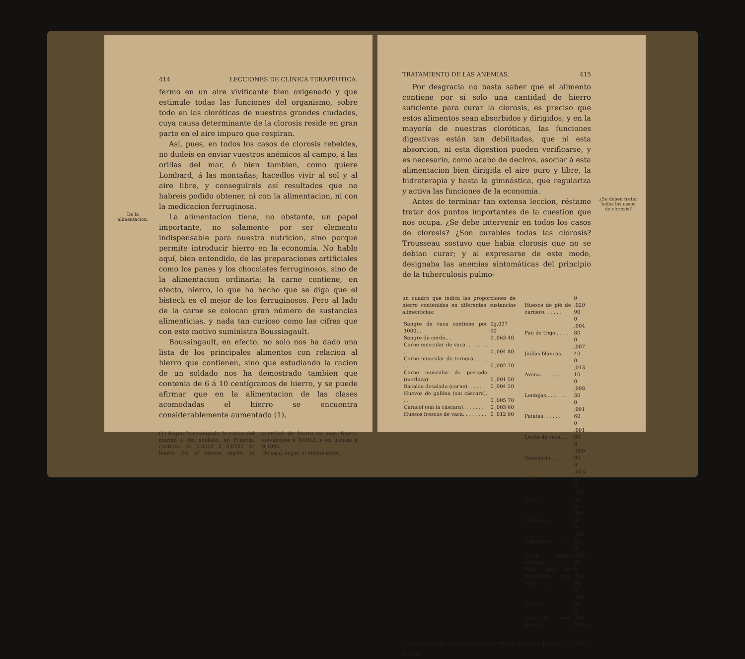414 LECCIONES DE CLÍNICA TERAPÉUTICA.
fermo en un aire vivificante bien oxigenado y que estimule todas las funciones del organismo, sobre todo en las cloróticas de nuestras grandes ciudades, cuya causa determinante de la clorosis reside en gran parte en el aire impuro que respiran.
Así, pues, en todos los casos de clorosis rebeldes, no dudeis en enviar vuestros anémicos al campo, á las orillas del mar, ó bien tambien, como quiere Lombard, á las montañas; hacedlos vivir al sol y al aire libre, y conseguireis así resultados que no habreis podido obtener, ni con la alimentacion, ni con la medicacion ferruginosa.
De la alimentacion.
La alimentacion tiene, no obstante, un papel importante, no solamente por ser elemento indispensable para nuestra nutricion, sino porque permite introducir hierro en la economía. No hablo aquí, bien entendido, de las preparaciones artificiales como los panes y los chocolates ferruginosos, sino de la alimentacion ordinaria; la carne contiene, en efecto, hierro, lo que ha hecho que se diga que el bisteck es el mejor de los ferruginosos. Pero al lado de la carne se colocan gran número de sustancias alimenticias, y nada tan curioso como las cifras que con este motivo suministra Boussingault.
Boussingault, en efecto, no solo nos ha dado una lista de los principales alimentos con relacion al hierro que contienen, sino que estudiando la racion de un soldado nos ha demostrado tambien que contenia de 6 á 10 centígramos de hierro, y se puede afirmar que en la alimentacion de las clases acomodadas el hierro se encuentra considerablemente aumentado (1).
(1) Segun Boussingault, la racion del marino y del soldado, en Francia, contiene de 0,0660 á 0,0780 de hierro. En el obrero inglés, la cantidad de hierro es mas fuerte, elevándose á 8,0912, y en Irlanda á 0,1090.
Hé aquí, segun el mismo autor,
TRATAMIENTO DE LAS ANEMIAS. 415
Por desgracia no basta saber que el alimento contiene por sí solo una cantidad de hierro suficiente para curar la clorosis, es preciso que estos alimentos sean absorbidos y dirigidos; y en la mayoría de nuestras cloróticas, las funciones digestivas están tan debilitadas, que ni esta absorcion, ni esta digestion pueden verificarse, y es necesario, como acabo de deciros, asociar á esta alimentacion bien dirigida el aire puro y libre, la hidroterapia y hasta la gimnástica, que regulariza y activa las funciones de la economía.
¿Se deben tratar todos los casos de clorosis?
Antes de terminar tan extensa leccion, réstame tratar dos puntos importantes de la cuestion que nos ocupa. ¿Se debe intervenir en todos los casos de clorosis? ¿Son curables todas las clorosis? Trousseau sostuvo que habia clorosis que no se debian curar; y al expresarse de este modo, designaba las anemias sintomáticas del principio de la tuberculosis pulmo-
un cuadro que indica las proporciones de hierro contenidas en diferentes sustancias alimenticias:
| Sangre de vaca contiene por 1000. . | 0g,037 50 |
| Sangre de cerdo.. . | 0 ,063 40 |
| Carne muscular de vaca. . . . . . . . | 0 ,004 80 |
| Carne muscular de ternera.. . . . . . | 0 ,002 70 |
| Carne muscular de pescado (merluza) | 0 ,001 50 |
| Bacalao desalado (carne). . . . . . | 0 ,004 20 |
| Huevos de gallina (sin cáscara). . . | 0 ,005 70 |
| Caracol (sin la cáscara). . . . . . . | 0 ,003 60 |
| Huesos frescos de vaca. . . . . . . . | 0 ,012 00 |
| Huesos de pié de carnero. . . . . . | 0 ,020 90 |
| Pan de trigo.. . . . | 0 ,004 80 |
| Judías blancas. . . | 0 ,007 40 |
| Avena. . . . . . . . | 0 ,013 10 |
| Lentejas.. . . . . . | 0 ,008 30 |
| Patatas. . . . . . . | 0 ,001 60 |
| Leche de vaca. . . | 0 ,001 80 |
| Zanahoria.. . . . . | 0 ,000 90 |
| Maíz. . . . . . . . | 0 ,003 60 |
| Arroz. . . . . . . . | 0 ,001 50 |
| Manzanas.. . . . . | 0 ,002 00 |
| Espinacas. . . . . . | 0 ,004 50 |
| Coles (hojas verdes). . . . . . . . | 0 ,003 90 |
| Vino tinto de Beaujolais (por litro). . . . . . . . | 0 ,010 90 |
| Cerveza. . . . . . . | 0 ,004 00 |
| Agua del Sena (Dhuis). . . . . . | 0 ,001 04 ( a ) |
(a) Boussingault, Comptes rendus de l'Acad. des sc., t. LXXIV, p. 2?; 1872, p. 1354.